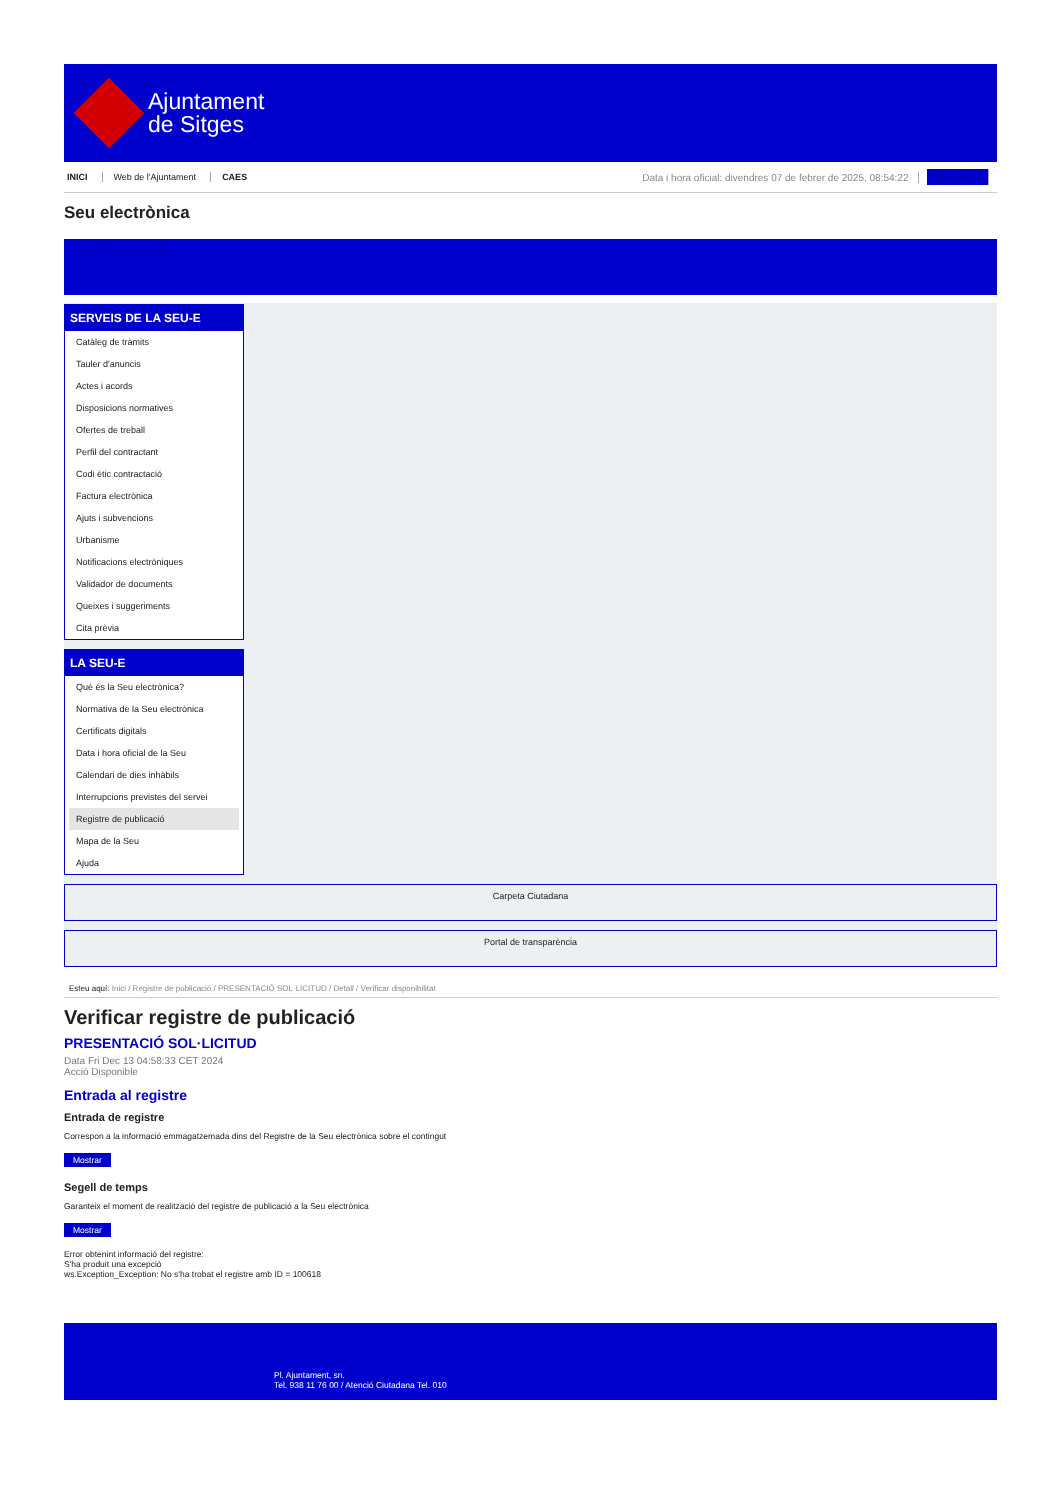Ajuntament
de Sitges
INICI Web de l'Ajuntament CAES Data i hora oficial: divendres 07 de febrer de 2025, 08:54:22 Sincronitza
Seu electrònica
Obtenir còpia autèntica
SERVEIS DE LA SEU-E
Catàleg de tràmits
Tauler d'anuncis
Actes i acords
Disposicions normatives
Ofertes de treball
Perfil del contractant
Codi ètic contractació
Factura electrònica
Ajuts i subvencions
Urbanisme
Notificacions electròniques
Validador de documents
Queixes i suggeriments
Cita prèvia
LA SEU-E
Què és la Seu electrònica?
Normativa de la Seu electrònica
Certificats digitals
Data i hora oficial de la Seu
Calendari de dies inhàbils
Interrupcions previstes del servei
Registre de publicació
Mapa de la Seu
Ajuda
Carpeta Ciutadana
Portal de transparència
Esteu aquí: Inici / Registre de publicació / PRESENTACIÓ SOL·LICITUD / Detall / Verificar disponibilitat
Verificar registre de publicació
PRESENTACIÓ SOL·LICITUD
Data Fri Dec 13 04:58:33 CET 2024
Acció Disponible
Entrada al registre
Entrada de registre
Correspon a la informació emmagatzemada dins del Registre de la Seu electrònica sobre el contingut
Mostrar
Segell de temps
Garanteix el moment de realització del registre de publicació a la Seu electrònica
Mostrar
Error obtenint informació del registre:
S'ha produit una excepció
ws.Exception_Exception: No s'ha trobat el registre amb ID = 100618
Pl. Ajuntament, sn.
Tel. 938 11 76 00 / Atenció Ciutadana Tel. 010